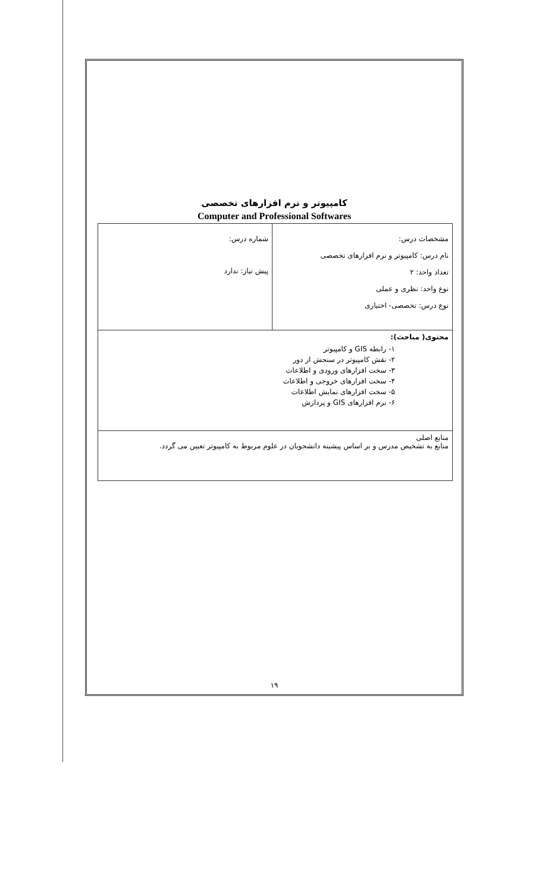کامپیوتر و نرم افزارهای تخصصی
Computer and Professional Softwares
| مشخصات درس: نام درس: کامپیوتر و نرم افزارهای تخصصی تعداد واحد: ۲ نوع واحد: نظری و عملی نوع درس: تخصصی- اختیاری | شماره درس: پیش نیاز: ندارد |
| محتوی( مباحث): ۱- رابطه GIS و کامپیوتر ۲- نقش کامپیوتر در سنجش از دور ۳- سخت افزارهای ورودی و اطلاعات ۴- سخت افزارهای خروجی و اطلاعات ۵- سخت افزارهای نمایش اطلاعات ۶- نرم افزارهای GIS و پردازش | |
| منابع اصلی منابع به تشخیص مدرس و بر اساس پیشینه دانشجویان در علوم مربوط به کامپیوتر تعیین می گردد. | |
۱۹